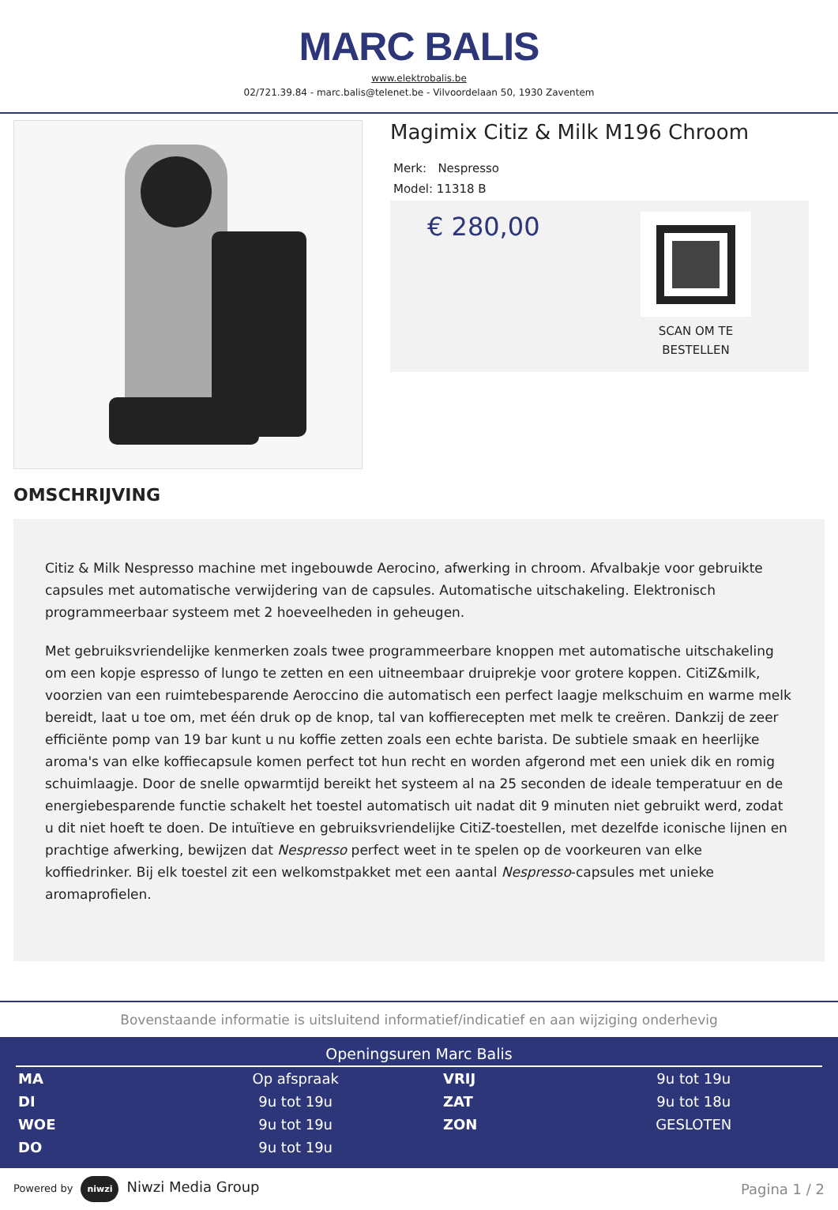MARC BALIS
www.elektrobalis.be
02/721.39.84 - marc.balis@telenet.be - Vilvoordelaan 50, 1930 Zaventem
Magimix Citiz & Milk M196 Chroom
Merk: Nespresso
Model: 11318 B
€ 280,00
SCAN OM TE
BESTELLEN
OMSCHRIJVING
Citiz & Milk Nespresso machine met ingebouwde Aerocino, afwerking in chroom. Afvalbakje voor gebruikte capsules met automatische verwijdering van de capsules. Automatische uitschakeling. Elektronisch programmeerbaar systeem met 2 hoeveelheden in geheugen.
Met gebruiksvriendelijke kenmerken zoals twee programmeerbare knoppen met automatische uitschakeling om een kopje espresso of lungo te zetten en een uitneembaar druiprekje voor grotere koppen. CitiZ&milk, voorzien van een ruimtebesparende Aeroccino die automatisch een perfect laagje melkschuim en warme melk bereidt, laat u toe om, met één druk op de knop, tal van koffierecepten met melk te creëren. Dankzij de zeer efficiënte pomp van 19 bar kunt u nu koffie zetten zoals een echte barista. De subtiele smaak en heerlijke aroma's van elke koffiecapsule komen perfect tot hun recht en worden afgerond met een uniek dik en romig schuimlaagje. Door de snelle opwarmtijd bereikt het systeem al na 25 seconden de ideale temperatuur en de energiebesparende functie schakelt het toestel automatisch uit nadat dit 9 minuten niet gebruikt werd, zodat u dit niet hoeft te doen. De intuïtieve en gebruiksvriendelijke CitiZ-toestellen, met dezelfde iconische lijnen en prachtige afwerking, bewijzen dat Nespresso perfect weet in te spelen op de voorkeuren van elke koffiedrinker. Bij elk toestel zit een welkomstpakket met een aantal Nespresso-capsules met unieke aromaprofielen.
Bovenstaande informatie is uitsluitend informatief/indicatief en aan wijziging onderhevig
Openingsuren Marc Balis
| MA | Op afspraak | VRIJ | 9u tot 19u |
| DI | 9u tot 19u | ZAT | 9u tot 18u |
| WOE | 9u tot 19u | ZON | GESLOTEN |
| DO | 9u tot 19u | | |
Powered by niwzi Niwzi Media Group
Pagina 1 / 2